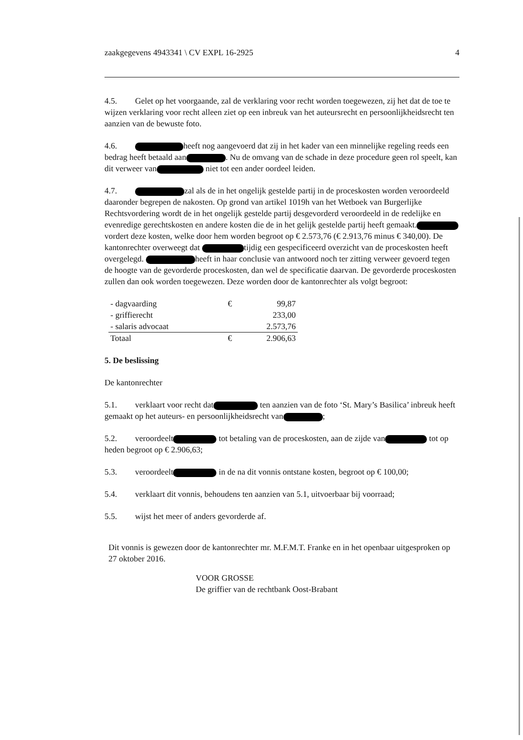zaakgegevens 4943341 \ CV EXPL 16-2925 4
4.5. Gelet op het voorgaande, zal de verklaring voor recht worden toegewezen, zij het dat de toe te wijzen verklaring voor recht alleen ziet op een inbreuk van het auteursrecht en persoonlijkheidsrecht ten aanzien van de bewuste foto.
4.6. heeft nog aangevoerd dat zij in het kader van een minnelijke regeling reeds een bedrag heeft betaald aan . Nu de omvang van de schade in deze procedure geen rol speelt, kan dit verweer van niet tot een ander oordeel leiden.
4.7. zal als de in het ongelijk gestelde partij in de proceskosten worden veroordeeld daaronder begrepen de nakosten. Op grond van artikel 1019h van het Wetboek van Burgerlijke Rechtsvordering wordt de in het ongelijk gestelde partij desgevorderd veroordeeld in de redelijke en evenredige gerechtskosten en andere kosten die de in het gelijk gestelde partij heeft gemaakt. vordert deze kosten, welke door hem worden begroot op € 2.573,76 (€ 2.913,76 minus € 340,00). De kantonrechter overweegt dat tijdig een gespecificeerd overzicht van de proceskosten heeft overgelegd. heeft in haar conclusie van antwoord noch ter zitting verweer gevoerd tegen de hoogte van de gevorderde proceskosten, dan wel de specificatie daarvan. De gevorderde proceskosten zullen dan ook worden toegewezen. Deze worden door de kantonrechter als volgt begroot:
| - dagvaarding | € | 99,87 |
| - griffierecht | | 233,00 |
| - salaris advocaat | | 2.573,76 |
| Totaal | € | 2.906,63 |
5. De beslissing
De kantonrechter
5.1. verklaart voor recht dat ten aanzien van de foto ‘St. Mary’s Basilica’ inbreuk heeft gemaakt op het auteurs- en persoonlijkheidsrecht van ;
5.2. veroordeelt tot betaling van de proceskosten, aan de zijde van tot op heden begroot op € 2.906,63;
5.3. veroordeelt in de na dit vonnis ontstane kosten, begroot op € 100,00;
5.4. verklaart dit vonnis, behoudens ten aanzien van 5.1, uitvoerbaar bij voorraad;
5.5. wijst het meer of anders gevorderde af.
Dit vonnis is gewezen door de kantonrechter mr. M.F.M.T. Franke en in het openbaar uitgesproken op 27 oktober 2016.
VOOR GROSSE
De griffier van de rechtbank Oost-Brabant